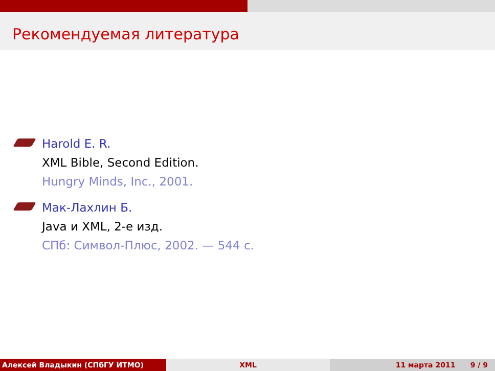Рекомендуемая литература
Harold E. R.
XML Bible, Second Edition.
Hungry Minds, Inc., 2001.
Мак-Лахлин Б.
Java и XML, 2-е изд.
СПб: Символ-Плюс, 2002. — 544 с.
Алексей Владыкин (СПбГУ ИТМО) XML 11 марта 2011 9 / 9